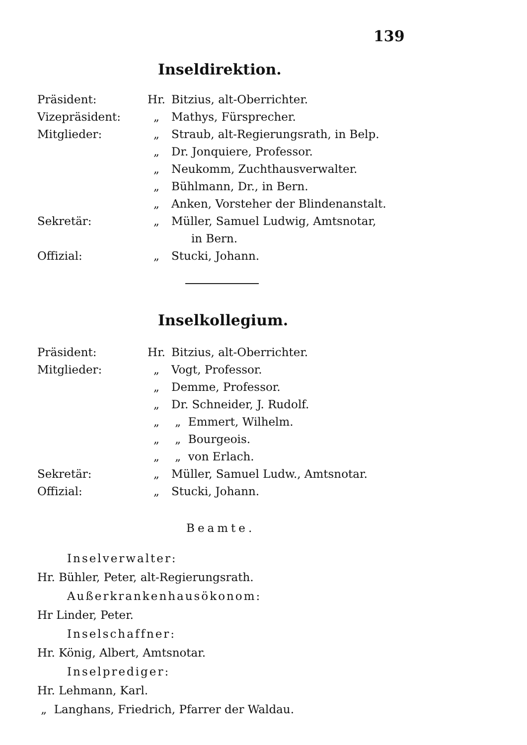139
Inseldirektion.
Präsident: Hr. Bitzius, alt-Oberrichter.
Vizepräsident: „ Mathys, Fürsprecher.
Mitglieder: „ Straub, alt-Regierungsrath, in Belp.
„ Dr. Jonquiere, Professor.
„ Neukomm, Zuchthausverwalter.
„ Bühlmann, Dr., in Bern.
„ Anken, Vorsteher der Blindenanstalt.
Sekretär: „ Müller, Samuel Ludwig, Amtsnotar,
in Bern.
Offizial: „ Stucki, Johann.
Inselkollegium.
Präsident: Hr. Bitzius, alt-Oberrichter.
Mitglieder: „ Vogt, Professor.
„ Demme, Professor.
„ Dr. Schneider, J. Rudolf.
„ „ Emmert, Wilhelm.
„ „ Bourgeois.
„ „ von Erlach.
Sekretär: „ Müller, Samuel Ludw., Amtsnotar.
Offizial: „ Stucki, Johann.
Beamte.
Inselverwalter:
Hr. Bühler, Peter, alt-Regierungsrath.
Außerkrankenhausökonom:
Hr Linder, Peter.
Inselschaffner:
Hr. König, Albert, Amtsnotar.
Inselprediger:
Hr. Lehmann, Karl.
„ Langhans, Friedrich, Pfarrer der Waldau.